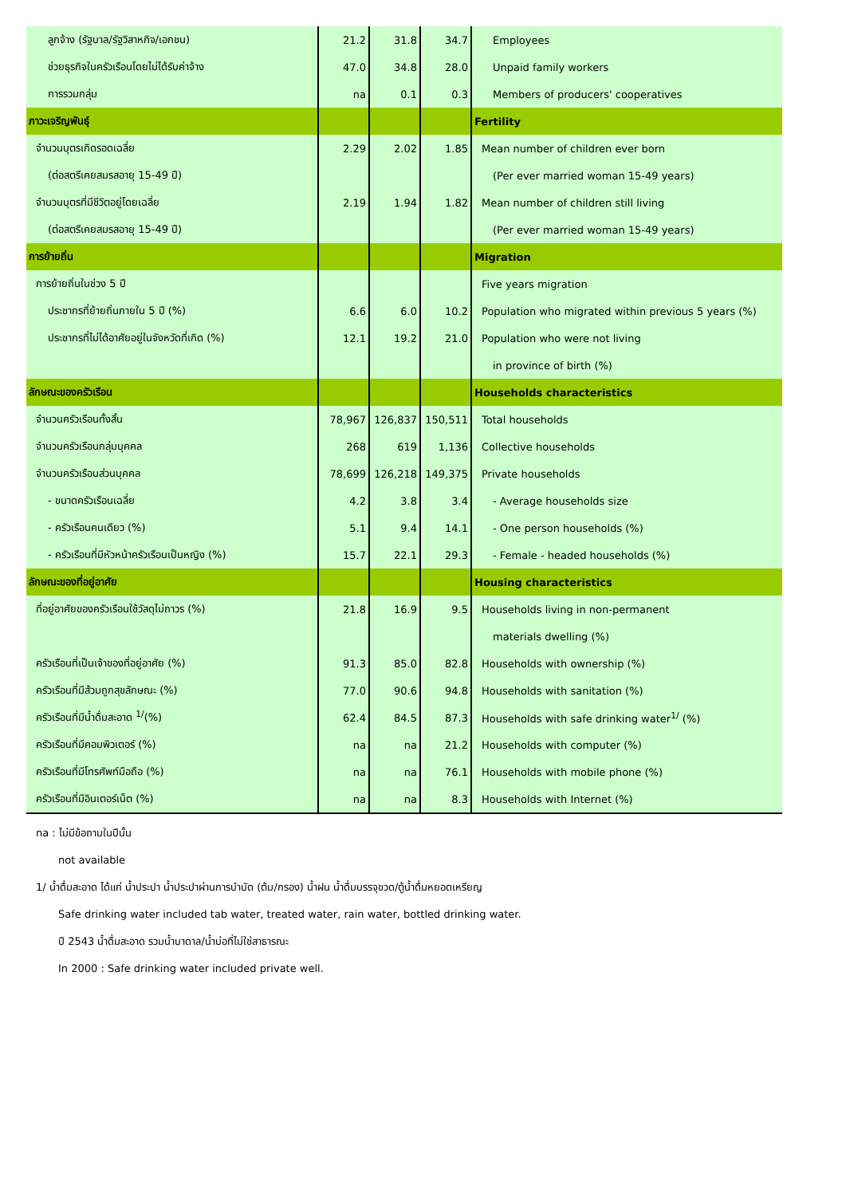| ลูกจ้าง (รัฐบาล/รัฐวิสาหกิจ/เอกชน) | 21.2 | 31.8 | 34.7 | Employees |
| ช่วยธุรกิจในครัวเรือนโดยไม่ได้รับค่าจ้าง | 47.0 | 34.8 | 28.0 | Unpaid family workers |
| การรวมกลุ่ม | na | 0.1 | 0.3 | Members of producers' cooperatives |
| ภาวะเจริญพันธุ์ | | | | Fertility |
| จำนวนบุตรเกิดรอดเฉลี่ย | 2.29 | 2.02 | 1.85 | Mean number of children ever born |
| (ต่อสตรีเคยสมรสอายุ 15-49 ปี) | | | | (Per ever married woman 15-49 years) |
| จำนวนบุตรที่มีชีวิตอยู่โดยเฉลี่ย | 2.19 | 1.94 | 1.82 | Mean number of children still living |
| (ต่อสตรีเคยสมรสอายุ 15-49 ปี) | | | | (Per ever married woman 15-49 years) |
| การย้ายถิ่น | | | | Migration |
| การย้ายถิ่นในช่วง 5 ปี | | | | Five years migration |
| ประชากรที่ย้ายถิ่นภายใน 5 ปี (%) | 6.6 | 6.0 | 10.2 | Population who migrated within previous 5 years (%) |
| ประชากรที่ไม่ได้อาศัยอยู่ในจังหวัดที่เกิด (%) | 12.1 | 19.2 | 21.0 | Population who were not living |
| | | | | in province of birth (%) |
| ลักษณะของครัวเรือน | | | | Households characteristics |
| จำนวนครัวเรือนทั้งสิ้น | 78,967 | 126,837 | 150,511 | Total households |
| จำนวนครัวเรือนกลุ่มบุคคล | 268 | 619 | 1,136 | Collective households |
| จำนวนครัวเรือนส่วนบุคคล | 78,699 | 126,218 | 149,375 | Private households |
| - ขนาดครัวเรือนเฉลี่ย | 4.2 | 3.8 | 3.4 | - Average households size |
| - ครัวเรือนคนเดียว (%) | 5.1 | 9.4 | 14.1 | - One person households (%) |
| - ครัวเรือนที่มีหัวหน้าครัวเรือนเป็นหญิง (%) | 15.7 | 22.1 | 29.3 | - Female - headed households (%) |
| ลักษณะของที่อยู่อาศัย | | | | Housing characteristics |
| ที่อยู่อาศัยของครัวเรือนใช้วัสดุไม่ถาวร (%) | 21.8 | 16.9 | 9.5 | Households living in non-permanent |
| | | | | materials dwelling (%) |
| ครัวเรือนที่เป็นเจ้าของที่อยู่อาศัย (%) | 91.3 | 85.0 | 82.8 | Households with ownership (%) |
| ครัวเรือนที่มีส้วมถูกสุขลักษณะ (%) | 77.0 | 90.6 | 94.8 | Households with sanitation (%) |
| ครัวเรือนที่มีน้ำดื่มสะอาด <sup>1/</sup>(%) | 62.4 | 84.5 | 87.3 | Households with safe drinking water<sup>1/</sup> (%) |
| ครัวเรือนที่มีคอมพิวเตอร์ (%) | na | na | 21.2 | Households with computer (%) |
| ครัวเรือนที่มีโทรศัพท์มือถือ (%) | na | na | 76.1 | Households with mobile phone (%) |
| ครัวเรือนที่มีอินเตอร์เน็ต (%) | na | na | 8.3 | Households with Internet (%) |
na : ไม่มีข้อถามในปีนั้น
not available
1/ น้ำดื่มสะอาด ได้แก่ น้ำประปา น้ำประปาผ่านการบำบัด (ต้ม/กรอง) น้ำฝน น้ำดื่มบรรจุขวด/ตู้น้ำดื่มหยอดเหรียญ
Safe drinking water included tab water, treated water, rain water, bottled drinking water.
ปี 2543 น้ำดื่มสะอาด รวมน้ำบาดาล/น้ำบ่อที่ไม่ใช่สาธารณะ
In 2000 : Safe drinking water included private well.